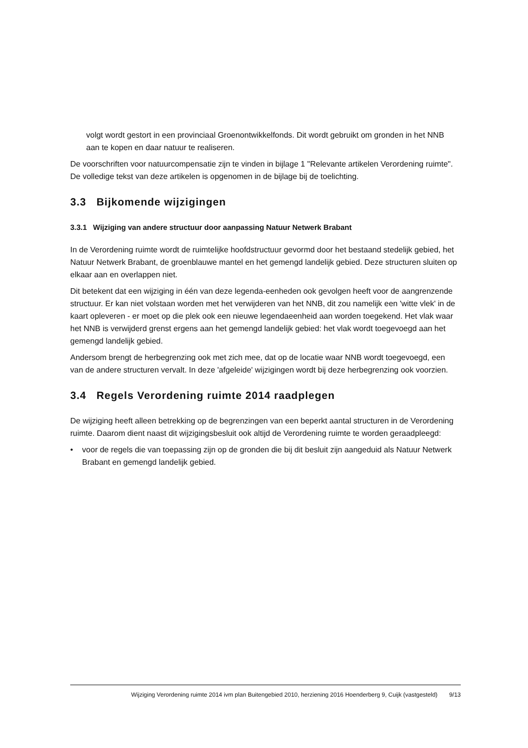volgt wordt gestort in een provinciaal Groenontwikkelfonds. Dit wordt gebruikt om gronden in het NNB aan te kopen en daar natuur te realiseren.
De voorschriften voor natuurcompensatie zijn te vinden in bijlage 1 "Relevante artikelen Verordening ruimte". De volledige tekst van deze artikelen is opgenomen in de bijlage bij de toelichting.
3.3 Bijkomende wijzigingen
3.3.1 Wijziging van andere structuur door aanpassing Natuur Netwerk Brabant
In de Verordening ruimte wordt de ruimtelijke hoofdstructuur gevormd door het bestaand stedelijk gebied, het Natuur Netwerk Brabant, de groenblauwe mantel en het gemengd landelijk gebied. Deze structuren sluiten op elkaar aan en overlappen niet.
Dit betekent dat een wijziging in één van deze legenda-eenheden ook gevolgen heeft voor de aangrenzende structuur. Er kan niet volstaan worden met het verwijderen van het NNB, dit zou namelijk een 'witte vlek' in de kaart opleveren - er moet op die plek ook een nieuwe legendaeenheid aan worden toegekend. Het vlak waar het NNB is verwijderd grenst ergens aan het gemengd landelijk gebied: het vlak wordt toegevoegd aan het gemengd landelijk gebied.
Andersom brengt de herbegrenzing ook met zich mee, dat op de locatie waar NNB wordt toegevoegd, een van de andere structuren vervalt. In deze 'afgeleide' wijzigingen wordt bij deze herbegrenzing ook voorzien.
3.4 Regels Verordening ruimte 2014 raadplegen
De wijziging heeft alleen betrekking op de begrenzingen van een beperkt aantal structuren in de Verordening ruimte. Daarom dient naast dit wijzigingsbesluit ook altijd de Verordening ruimte te worden geraadpleegd:
• voor de regels die van toepassing zijn op de gronden die bij dit besluit zijn aangeduid als Natuur Netwerk Brabant en gemengd landelijk gebied.
Wijziging Verordening ruimte 2014 ivm plan Buitengebied 2010, herziening 2016 Hoenderberg 9, Cuijk (vastgesteld) 9/13